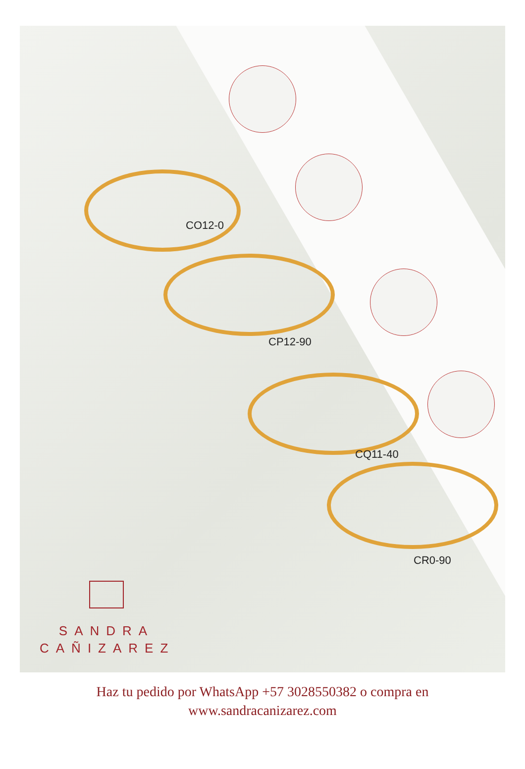CO12-0
CP12-90
CQ11-40
CR0-90
SANDRA
CAÑIZAREZ
Haz tu pedido por WhatsApp +57 3028550382 o compra en
www.sandracanizarez.com